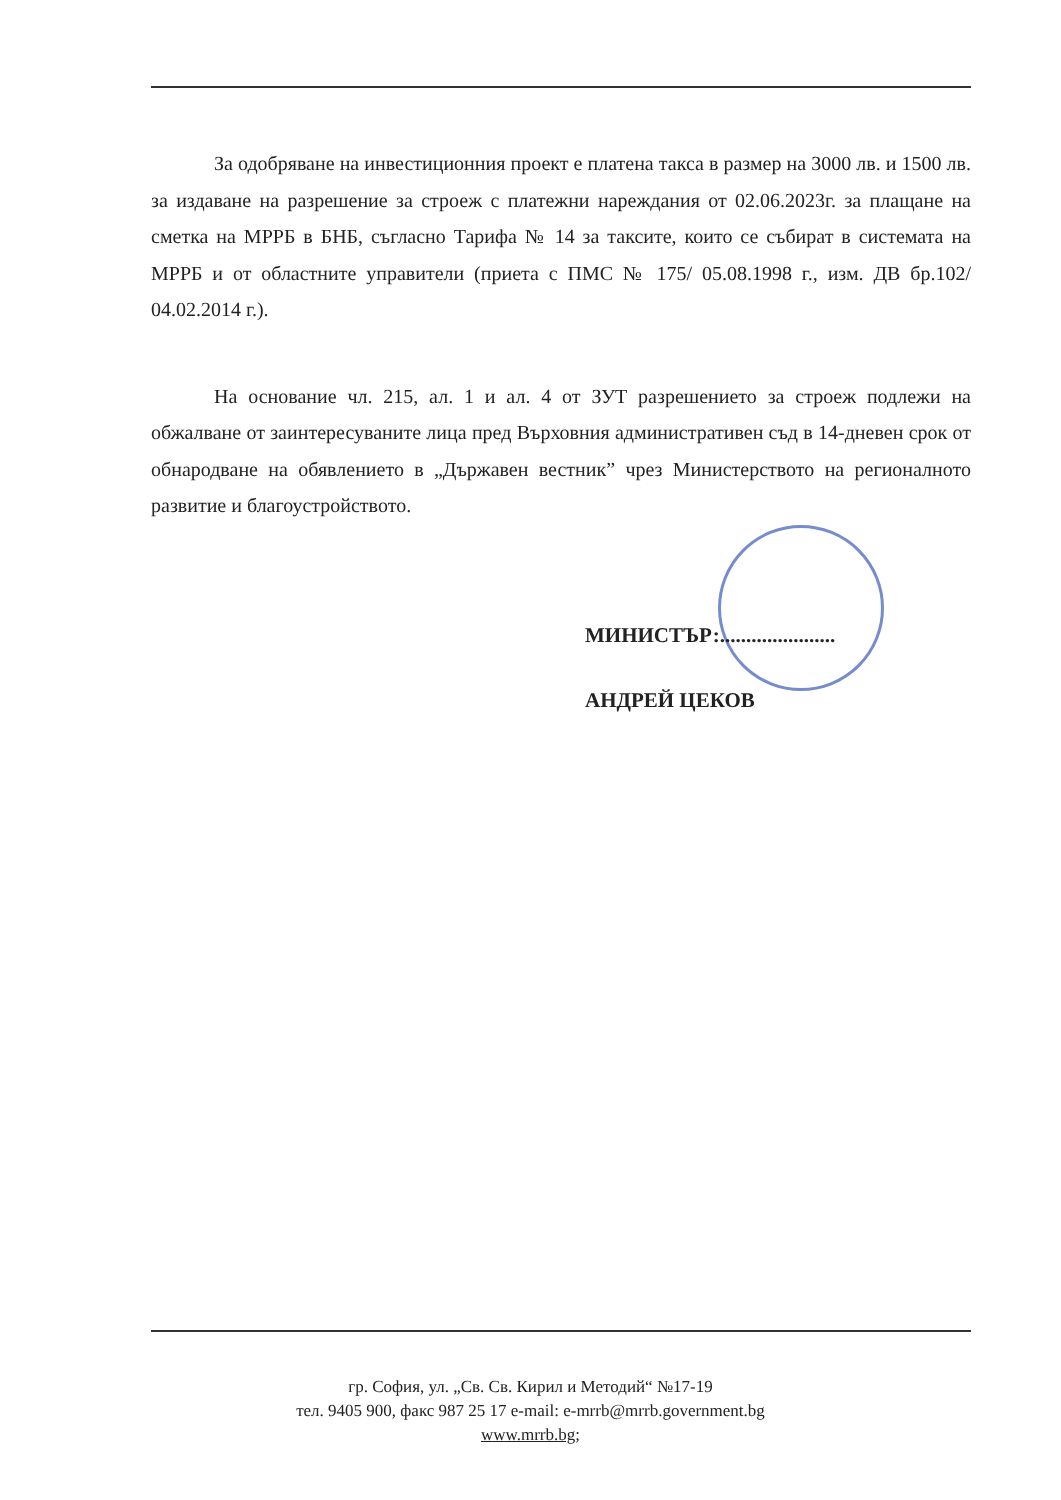За одобряване на инвестиционния проект е платена такса в размер на 3000 лв. и 1500 лв. за издаване на разрешение за строеж с платежни нареждания от 02.06.2023г. за плащане на сметка на МРРБ в БНБ, съгласно Тарифа № 14 за таксите, които се събират в системата на МРРБ и от областните управители (приета с ПМС № 175/ 05.08.1998 г., изм. ДВ бр.102/ 04.02.2014 г.).
На основание чл. 215, ал. 1 и ал. 4 от ЗУТ разрешението за строеж подлежи на обжалване от заинтересуваните лица пред Върховния административен съд в 14-дневен срок от обнародване на обявлението в „Държавен вестник” чрез Министерството на регионалното развитие и благоустройството.
МИНИСТЪР:......................
АНДРЕЙ ЦЕКОВ
гр. София, ул. „Св. Св. Кирил и Методий“ №17-19
тел. 9405 900, факс 987 25 17 e-mail: e-mrrb@mrrb.government.bg
www.mrrb.bg;